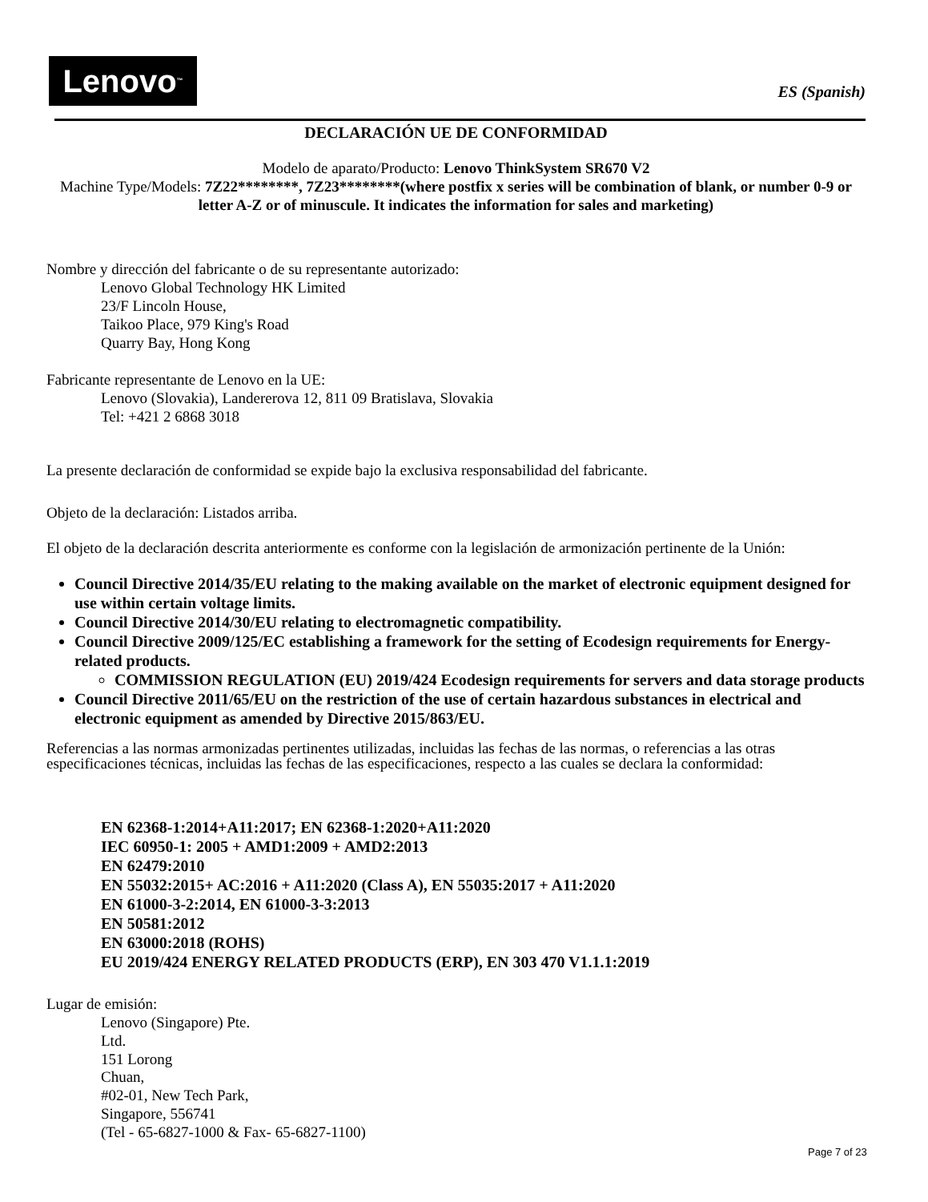Lenovo<sup>™</sup>
ES (Spanish)
DECLARACIÓN UE DE CONFORMIDAD
Modelo de aparato/Producto: Lenovo ThinkSystem SR670 V2
Machine Type/Models: 7Z22********, 7Z23********(where postfix x series will be combination of blank, or number 0-9 or letter A-Z or of minuscule. It indicates the information for sales and marketing)
Nombre y dirección del fabricante o de su representante autorizado:
Lenovo Global Technology HK Limited
23/F Lincoln House,
Taikoo Place, 979 King's Road
Quarry Bay, Hong Kong
Fabricante representante de Lenovo en la UE:
Lenovo (Slovakia), Landererova 12, 811 09 Bratislava, Slovakia
Tel: +421 2 6868 3018
La presente declaración de conformidad se expide bajo la exclusiva responsabilidad del fabricante.
Objeto de la declaración: Listados arriba.
El objeto de la declaración descrita anteriormente es conforme con la legislación de armonización pertinente de la Unión:
Council Directive 2014/35/EU relating to the making available on the market of electronic equipment designed for use within certain voltage limits.
Council Directive 2014/30/EU relating to electromagnetic compatibility.
Council Directive 2009/125/EC establishing a framework for the setting of Ecodesign requirements for Energy-related products.
COMMISSION REGULATION (EU) 2019/424 Ecodesign requirements for servers and data storage products
Council Directive 2011/65/EU on the restriction of the use of certain hazardous substances in electrical and electronic equipment as amended by Directive 2015/863/EU.
Referencias a las normas armonizadas pertinentes utilizadas, incluidas las fechas de las normas, o referencias a las otras especificaciones técnicas, incluidas las fechas de las especificaciones, respecto a las cuales se declara la conformidad:
EN 62368-1:2014+A11:2017; EN 62368-1:2020+A11:2020
IEC 60950-1: 2005 + AMD1:2009 + AMD2:2013
EN 62479:2010
EN 55032:2015+ AC:2016 + A11:2020 (Class A), EN 55035:2017 + A11:2020
EN 61000-3-2:2014, EN 61000-3-3:2013
EN 50581:2012
EN 63000:2018 (ROHS)
EU 2019/424 ENERGY RELATED PRODUCTS (ERP), EN 303 470 V1.1.1:2019
Lugar de emisión:
Lenovo (Singapore) Pte.
Ltd.
151 Lorong
Chuan,
#02-01, New Tech Park,
Singapore, 556741
(Tel - 65-6827-1000 & Fax- 65-6827-1100)
Page 7 of 23